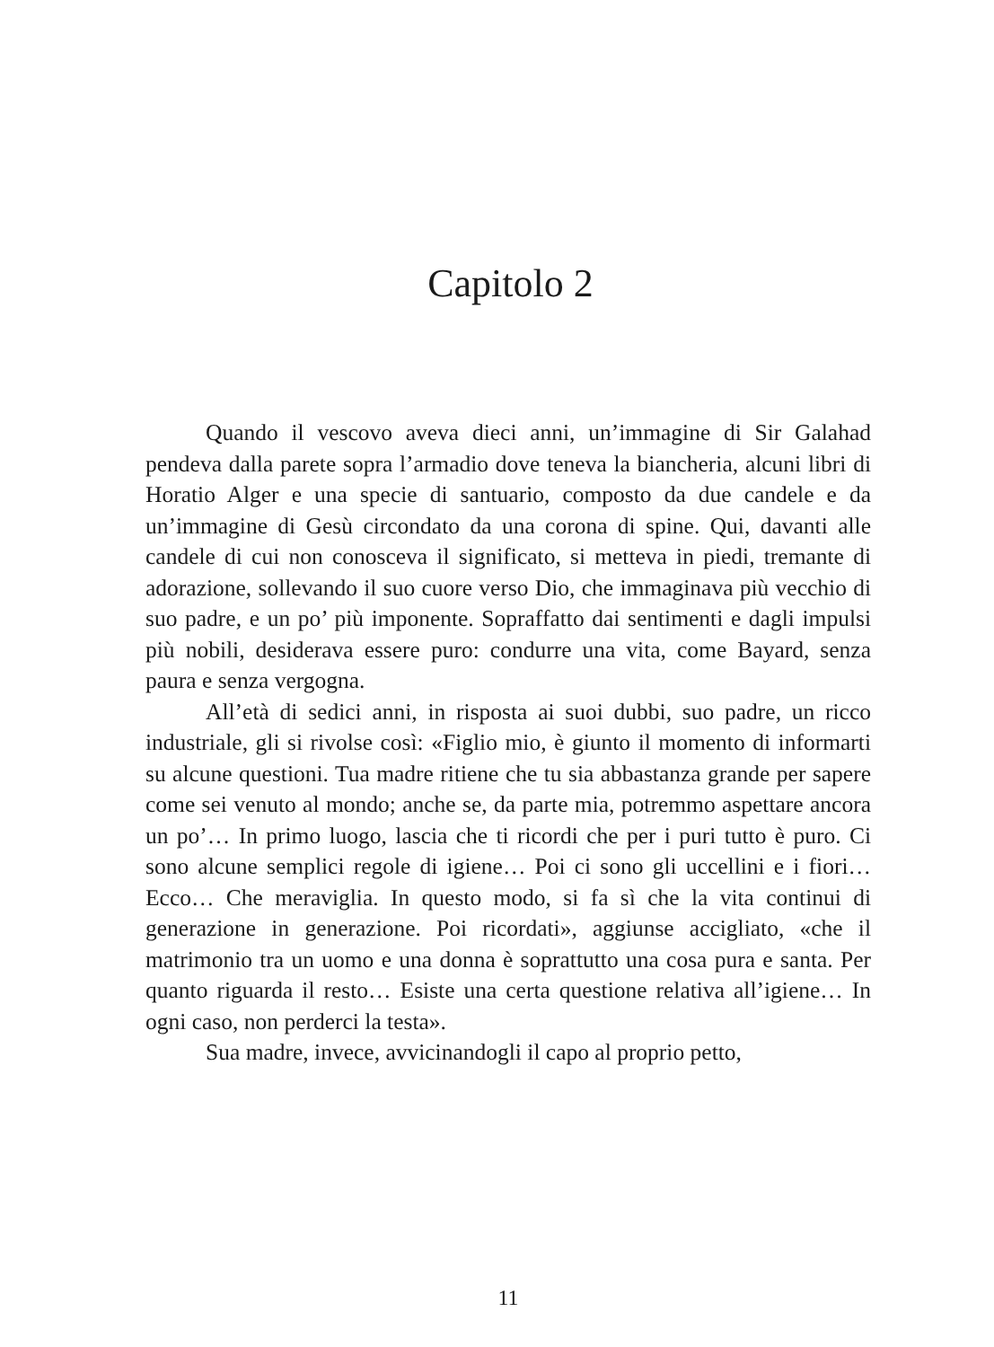Capitolo 2
Quando il vescovo aveva dieci anni, un’immagine di Sir Galahad pendeva dalla parete sopra l’armadio dove teneva la biancheria, alcuni libri di Horatio Alger e una specie di santuario, composto da due candele e da un’immagine di Gesù circondato da una corona di spine. Qui, davanti alle candele di cui non conosceva il significato, si metteva in piedi, tremante di adorazione, sollevando il suo cuore verso Dio, che immaginava più vecchio di suo padre, e un po’ più imponente. Sopraffatto dai sentimenti e dagli impulsi più nobili, desiderava essere puro: condurre una vita, come Bayard, senza paura e senza vergogna.
All’età di sedici anni, in risposta ai suoi dubbi, suo padre, un ricco industriale, gli si rivolse così: «Figlio mio, è giunto il momento di informarti su alcune questioni. Tua madre ritiene che tu sia abbastanza grande per sapere come sei venuto al mondo; anche se, da parte mia, potremmo aspettare ancora un po’… In primo luogo, lascia che ti ricordi che per i puri tutto è puro. Ci sono alcune semplici regole di igiene… Poi ci sono gli uccellini e i fiori… Ecco… Che meraviglia. In questo modo, si fa sì che la vita continui di generazione in generazione. Poi ricordati», aggiunse accigliato, «che il matrimonio tra un uomo e una donna è soprattutto una cosa pura e santa. Per quanto riguarda il resto… Esiste una certa questione relativa all’igiene… In ogni caso, non perderci la testa».
Sua madre, invece, avvicinandogli il capo al proprio petto,
11